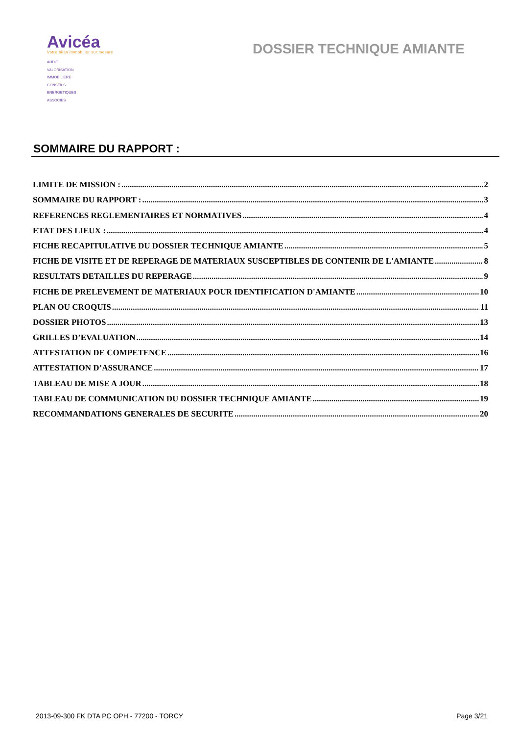Avicéa
Votre bilan immobilier sur mesure
AUDIT
VALORISATION
IMMOBILIERE
CONSEILS
ENERGETIQUES
ASSOCIES
DOSSIER TECHNIQUE AMIANTE
SOMMAIRE DU RAPPORT :
LIMITE DE MISSION : 2
SOMMAIRE DU RAPPORT : 3
REFERENCES REGLEMENTAIRES ET NORMATIVES 4
ETAT DES LIEUX : 4
FICHE RECAPITULATIVE DU DOSSIER TECHNIQUE AMIANTE 5
FICHE DE VISITE ET DE REPERAGE DE MATERIAUX SUSCEPTIBLES DE CONTENIR DE L'AMIANTE 8
RESULTATS DETAILLES DU REPERAGE 9
FICHE DE PRELEVEMENT DE MATERIAUX POUR IDENTIFICATION D'AMIANTE 10
PLAN OU CROQUIS 11
DOSSIER PHOTOS 13
GRILLES D’EVALUATION 14
ATTESTATION DE COMPETENCE 16
ATTESTATION D’ASSURANCE 17
TABLEAU DE MISE A JOUR 18
TABLEAU DE COMMUNICATION DU DOSSIER TECHNIQUE AMIANTE 19
RECOMMANDATIONS GENERALES DE SECURITE 20
2013-09-300 FK DTA PC OPH - 77200 - TORCY Page 3/21